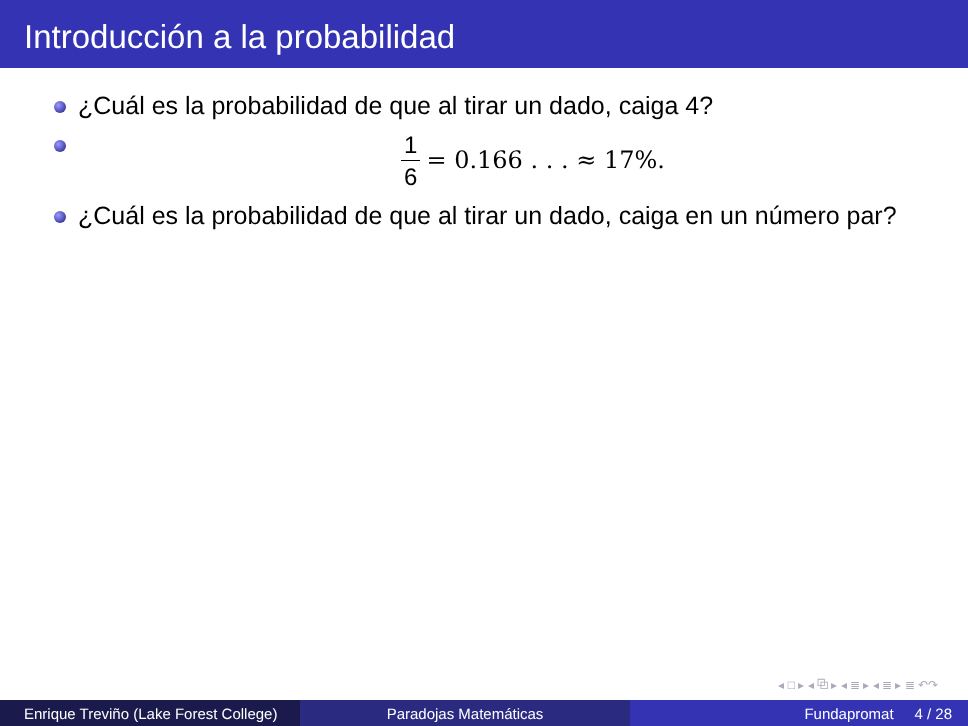Introducción a la probabilidad
¿Cuál es la probabilidad de que al tirar un dado, caiga 4?
1 6 = 0.166 . . . ≈ 17%.
¿Cuál es la probabilidad de que al tirar un dado, caiga en un número par?
◂ □ ▸ ◂ ⧉ ▸ ◂ ≣ ▸ ◂ ≣ ▸ ≣ ↶↷
Enrique Treviño (Lake Forest College)
Paradojas Matemáticas Fundapromat 4 / 28